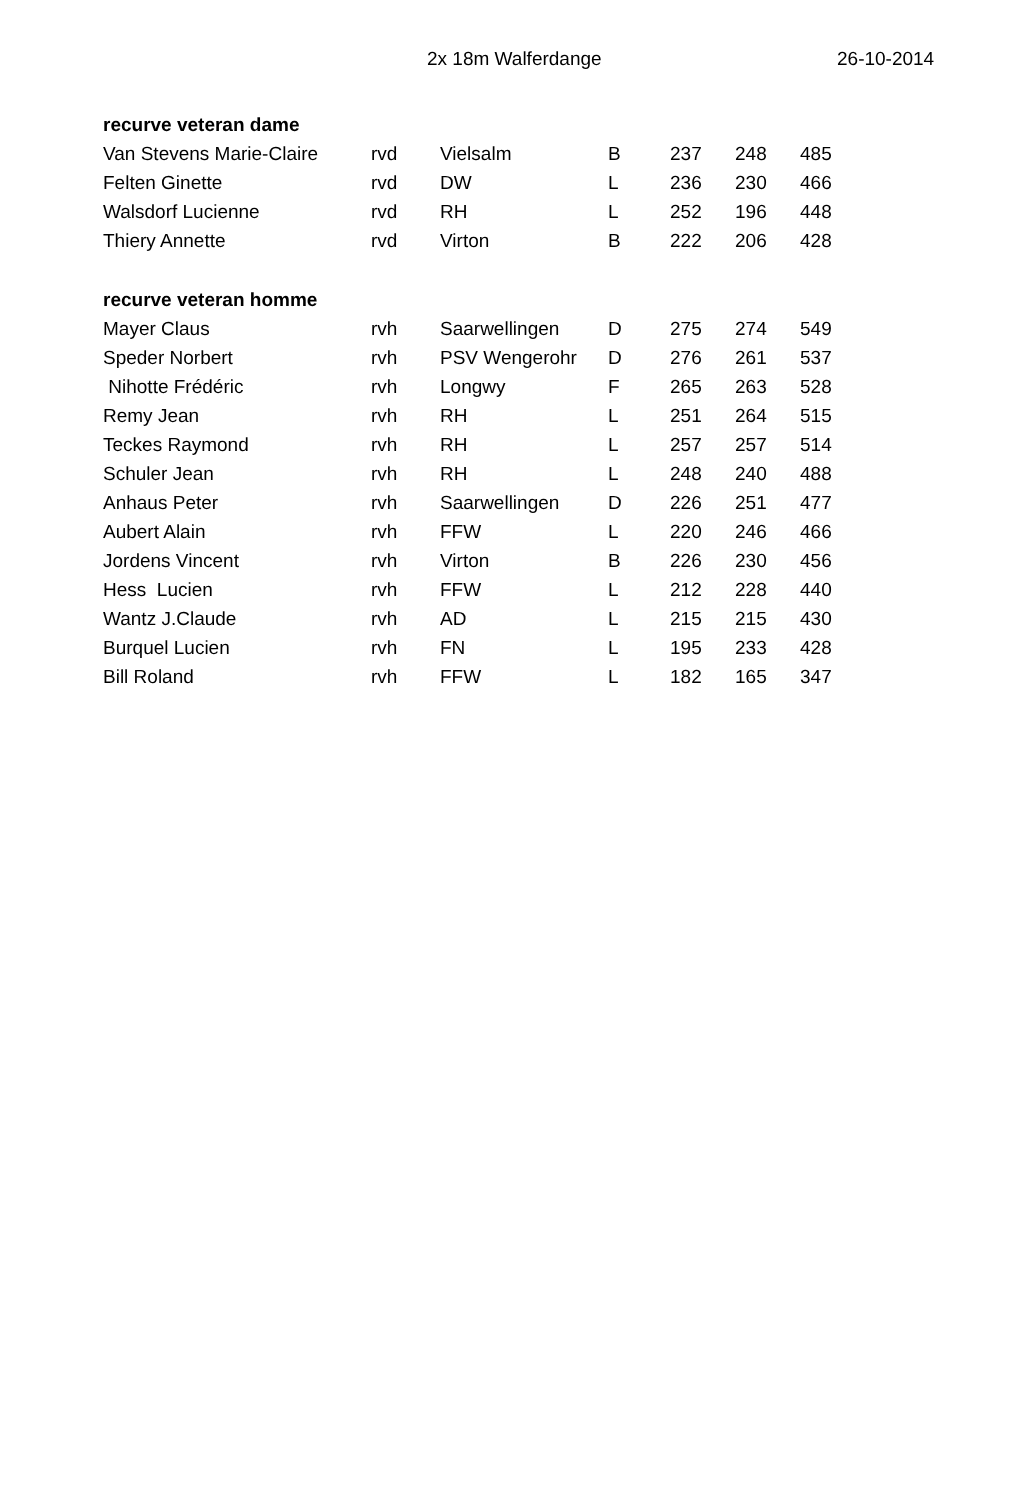2x 18m Walferdange 26-10-2014
| recurve veteran dame | | | | | | |
| --- | --- | --- | --- | --- | --- | --- |
| Van Stevens Marie-Claire | rvd | Vielsalm | B | 237 | 248 | 485 |
| Felten Ginette | rvd | DW | L | 236 | 230 | 466 |
| Walsdorf Lucienne | rvd | RH | L | 252 | 196 | 448 |
| Thiery Annette | rvd | Virton | B | 222 | 206 | 428 |
| recurve veteran homme | | | | | | |
| Mayer Claus | rvh | Saarwellingen | D | 275 | 274 | 549 |
| Speder Norbert | rvh | PSV Wengerohr | D | 276 | 261 | 537 |
| Nihotte Frédéric | rvh | Longwy | F | 265 | 263 | 528 |
| Remy Jean | rvh | RH | L | 251 | 264 | 515 |
| Teckes Raymond | rvh | RH | L | 257 | 257 | 514 |
| Schuler Jean | rvh | RH | L | 248 | 240 | 488 |
| Anhaus Peter | rvh | Saarwellingen | D | 226 | 251 | 477 |
| Aubert Alain | rvh | FFW | L | 220 | 246 | 466 |
| Jordens Vincent | rvh | Virton | B | 226 | 230 | 456 |
| Hess Lucien | rvh | FFW | L | 212 | 228 | 440 |
| Wantz J.Claude | rvh | AD | L | 215 | 215 | 430 |
| Burquel Lucien | rvh | FN | L | 195 | 233 | 428 |
| Bill Roland | rvh | FFW | L | 182 | 165 | 347 |